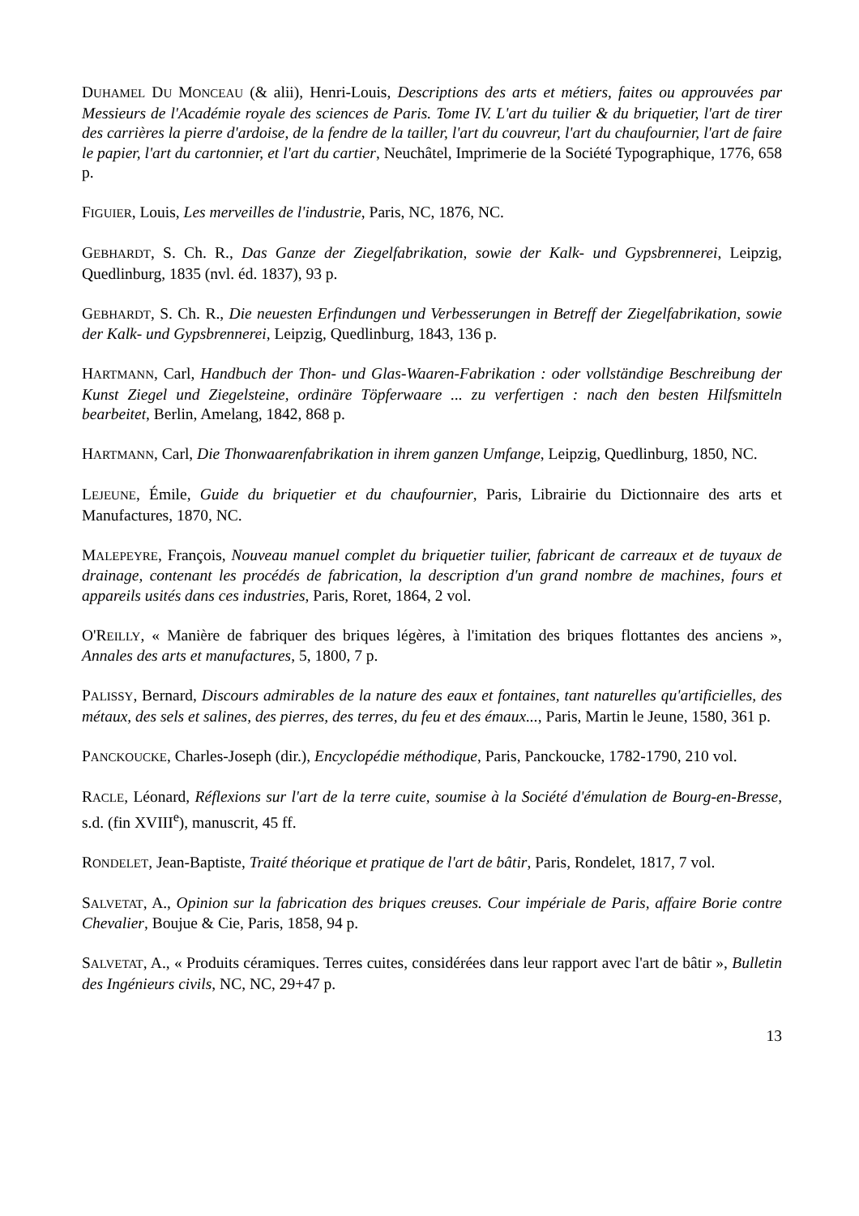DUHAMEL DU MONCEAU (& alii), Henri-Louis, Descriptions des arts et métiers, faites ou approuvées par Messieurs de l'Académie royale des sciences de Paris. Tome IV. L'art du tuilier & du briquetier, l'art de tirer des carrières la pierre d'ardoise, de la fendre de la tailler, l'art du couvreur, l'art du chaufournier, l'art de faire le papier, l'art du cartonnier, et l'art du cartier, Neuchâtel, Imprimerie de la Société Typographique, 1776, 658 p.
FIGUIER, Louis, Les merveilles de l'industrie, Paris, NC, 1876, NC.
GEBHARDT, S. Ch. R., Das Ganze der Ziegelfabrikation, sowie der Kalk- und Gypsbrennerei, Leipzig, Quedlinburg, 1835 (nvl. éd. 1837), 93 p.
GEBHARDT, S. Ch. R., Die neuesten Erfindungen und Verbesserungen in Betreff der Ziegelfabrikation, sowie der Kalk- und Gypsbrennerei, Leipzig, Quedlinburg, 1843, 136 p.
HARTMANN, Carl, Handbuch der Thon- und Glas-Waaren-Fabrikation : oder vollständige Beschreibung der Kunst Ziegel und Ziegelsteine, ordinäre Töpferwaare ... zu verfertigen : nach den besten Hilfsmitteln bearbeitet, Berlin, Amelang, 1842, 868 p.
HARTMANN, Carl, Die Thonwaarenfabrikation in ihrem ganzen Umfange, Leipzig, Quedlinburg, 1850, NC.
LEJEUNE, Émile, Guide du briquetier et du chaufournier, Paris, Librairie du Dictionnaire des arts et Manufactures, 1870, NC.
MALEPEYRE, François, Nouveau manuel complet du briquetier tuilier, fabricant de carreaux et de tuyaux de drainage, contenant les procédés de fabrication, la description d'un grand nombre de machines, fours et appareils usités dans ces industries, Paris, Roret, 1864, 2 vol.
O'REILLY, « Manière de fabriquer des briques légères, à l'imitation des briques flottantes des anciens », Annales des arts et manufactures, 5, 1800, 7 p.
PALISSY, Bernard, Discours admirables de la nature des eaux et fontaines, tant naturelles qu'artificielles, des métaux, des sels et salines, des pierres, des terres, du feu et des émaux..., Paris, Martin le Jeune, 1580, 361 p.
PANCKOUCKE, Charles-Joseph (dir.), Encyclopédie méthodique, Paris, Panckoucke, 1782-1790, 210 vol.
RACLE, Léonard, Réflexions sur l'art de la terre cuite, soumise à la Société d'émulation de Bourg-en-Bresse, s.d. (fin XVIII<sup>e</sup>), manuscrit, 45 ff.
RONDELET, Jean-Baptiste, Traité théorique et pratique de l'art de bâtir, Paris, Rondelet, 1817, 7 vol.
SALVETAT, A., Opinion sur la fabrication des briques creuses. Cour impériale de Paris, affaire Borie contre Chevalier, Boujue & Cie, Paris, 1858, 94 p.
SALVETAT, A., « Produits céramiques. Terres cuites, considérées dans leur rapport avec l'art de bâtir », Bulletin des Ingénieurs civils, NC, NC, 29+47 p.
13